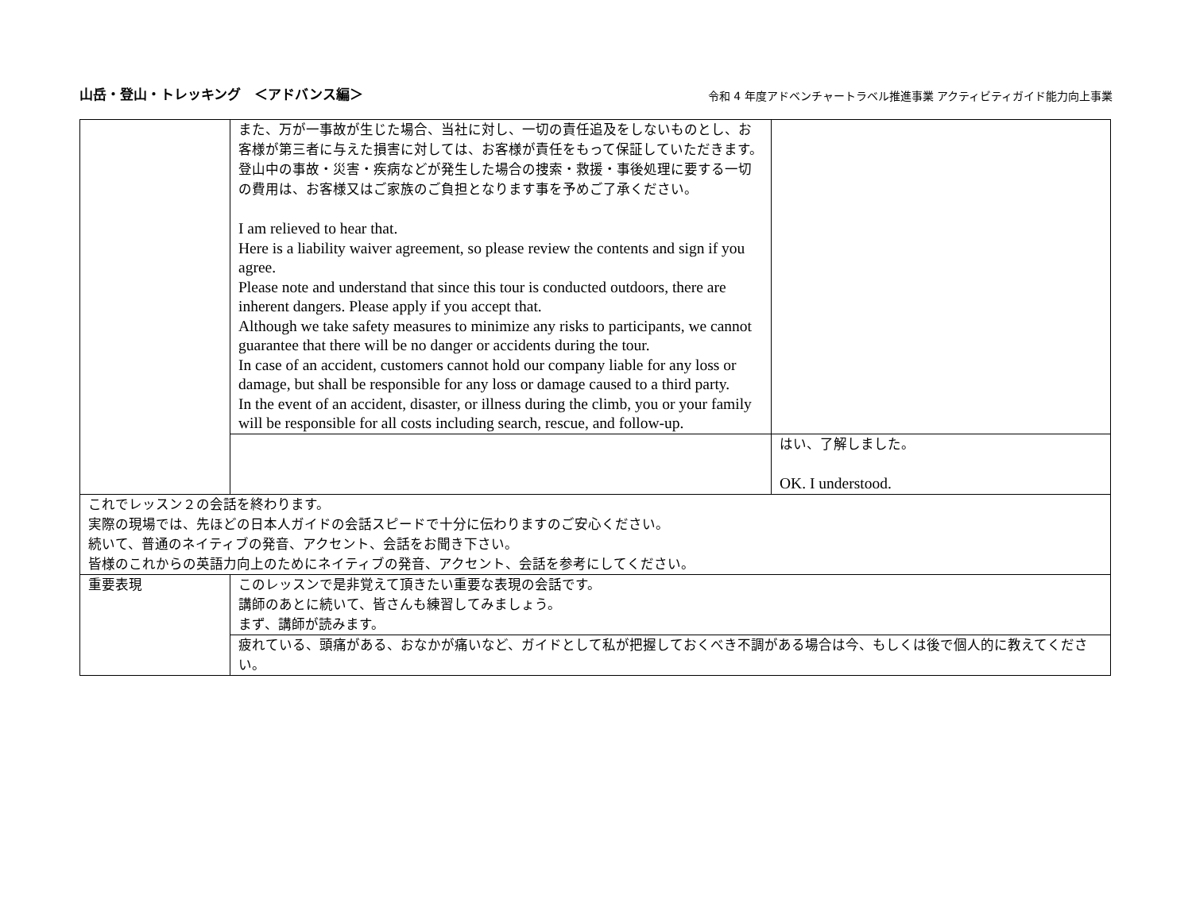山岳・登山・トレッキング　＜アドバンス編＞ 令和 4 年度アドベンチャートラベル推進事業 アクティビティガイド能力向上事業
| | また、万が一事故が生じた場合、当社に対し、一切の責任追及をしないものとし、お客様が第三者に与えた損害に対しては、お客様が責任をもって保証していただきます。 登山中の事故・災害・疾病などが発生した場合の捜索・救援・事後処理に要する一切の費用は、お客様又はご家族のご負担となります事を予めご了承ください。 I am relieved to hear that. Here is a liability waiver agreement, so please review the contents and sign if you agree. Please note and understand that since this tour is conducted outdoors, there are inherent dangers. Please apply if you accept that. Although we take safety measures to minimize any risks to participants, we cannot guarantee that there will be no danger or accidents during the tour. In case of an accident, customers cannot hold our company liable for any loss or damage, but shall be responsible for any loss or damage caused to a third party. In the event of an accident, disaster, or illness during the climb, you or your family will be responsible for all costs including search, rescue, and follow-up. | |
| | | はい、了解しました。 OK. I understood. |
| これでレッスン２の会話を終わります。 実際の現場では、先ほどの日本人ガイドの会話スピードで十分に伝わりますのご安心ください。 続いて、普通のネイティブの発音、アクセント、会話をお聞き下さい。 皆様のこれからの英語力向上のためにネイティブの発音、アクセント、会話を参考にしてください。 | | |
| 重要表現 | このレッスンで是非覚えて頂きたい重要な表現の会話です。 講師のあとに続いて、皆さんも練習してみましょう。 まず、講師が読みます。 | |
| | 疲れている、頭痛がある、おなかが痛いなど、ガイドとして私が把握しておくべき不調がある場合は今、もしくは後で個人的に教えてください。 | |